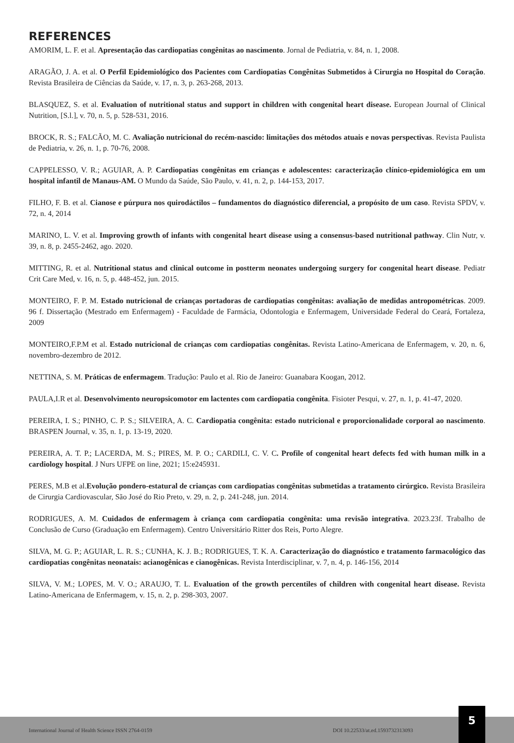REFERENCES
AMORIM, L. F. et al. Apresentação das cardiopatias congênitas ao nascimento. Jornal de Pediatria, v. 84, n. 1, 2008.
ARAGÃO, J. A. et al. O Perfil Epidemiológico dos Pacientes com Cardiopatias Congênitas Submetidos à Cirurgia no Hospital do Coração. Revista Brasileira de Ciências da Saúde, v. 17, n. 3, p. 263-268, 2013.
BLASQUEZ, S. et al. Evaluation of nutritional status and support in children with congenital heart disease. European Journal of Clinical Nutrition, [S.l.], v. 70, n. 5, p. 528-531, 2016.
BROCK, R. S.; FALCÃO, M. C. Avaliação nutricional do recém-nascido: limitações dos métodos atuais e novas perspectivas. Revista Paulista de Pediatria, v. 26, n. 1, p. 70-76, 2008.
CAPPELESSO, V. R.; AGUIAR, A. P. Cardiopatias congênitas em crianças e adolescentes: caracterização clínico-epidemiológica em um hospital infantil de Manaus-AM. O Mundo da Saúde, São Paulo, v. 41, n. 2, p. 144-153, 2017.
FILHO, F. B. et al. Cianose e púrpura nos quirodáctilos – fundamentos do diagnóstico diferencial, a propósito de um caso. Revista SPDV, v. 72, n. 4, 2014
MARINO, L. V. et al. Improving growth of infants with congenital heart disease using a consensus-based nutritional pathway. Clin Nutr, v. 39, n. 8, p. 2455-2462, ago. 2020.
MITTING, R. et al. Nutritional status and clinical outcome in postterm neonates undergoing surgery for congenital heart disease. Pediatr Crit Care Med, v. 16, n. 5, p. 448-452, jun. 2015.
MONTEIRO, F. P. M. Estado nutricional de crianças portadoras de cardiopatias congênitas: avaliação de medidas antropométricas. 2009. 96 f. Dissertação (Mestrado em Enfermagem) - Faculdade de Farmácia, Odontologia e Enfermagem, Universidade Federal do Ceará, Fortaleza, 2009
MONTEIRO,F.P.M et al. Estado nutricional de crianças com cardiopatias congênitas. Revista Latino-Americana de Enfermagem, v. 20, n. 6, novembro-dezembro de 2012.
NETTINA, S. M. Práticas de enfermagem. Tradução: Paulo et al. Rio de Janeiro: Guanabara Koogan, 2012.
PAULA,I.R et al. Desenvolvimento neuropsicomotor em lactentes com cardiopatia congênita. Fisioter Pesqui, v. 27, n. 1, p. 41-47, 2020.
PEREIRA, I. S.; PINHO, C. P. S.; SILVEIRA, A. C. Cardiopatia congênita: estado nutricional e proporcionalidade corporal ao nascimento. BRASPEN Journal, v. 35, n. 1, p. 13-19, 2020.
PEREIRA, A. T. P.; LACERDA, M. S.; PIRES, M. P. O.; CARDILI, C. V. C. Profile of congenital heart defects fed with human milk in a cardiology hospital. J Nurs UFPE on line, 2021; 15:e245931.
PERES, M.B et al.Evolução pondero-estatural de crianças com cardiopatias congênitas submetidas a tratamento cirúrgico. Revista Brasileira de Cirurgia Cardiovascular, São José do Rio Preto, v. 29, n. 2, p. 241-248, jun. 2014.
RODRIGUES, A. M. Cuidados de enfermagem à criança com cardiopatia congênita: uma revisão integrativa. 2023.23f. Trabalho de Conclusão de Curso (Graduação em Enfermagem). Centro Universitário Ritter dos Reis, Porto Alegre.
SILVA, M. G. P.; AGUIAR, L. R. S.; CUNHA, K. J. B.; RODRIGUES, T. K. A. Caracterização do diagnóstico e tratamento farmacológico das cardiopatias congênitas neonatais: acianogênicas e cianogênicas. Revista Interdisciplinar, v. 7, n. 4, p. 146-156, 2014
SILVA, V. M.; LOPES, M. V. O.; ARAUJO, T. L. Evaluation of the growth percentiles of children with congenital heart disease. Revista Latino-Americana de Enfermagem, v. 15, n. 2, p. 298-303, 2007.
International Journal of Health Science ISSN 2764-0159
DOI 10.22533/at.ed.1593732313093
5